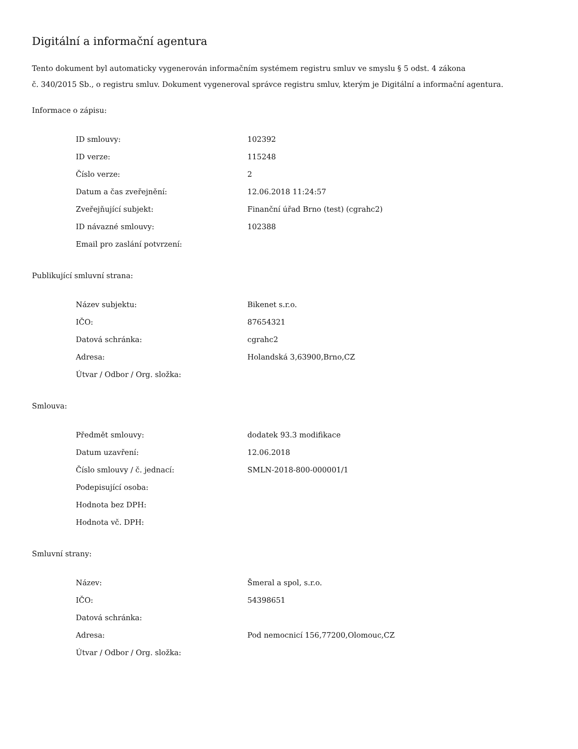Digitální a informační agentura
Tento dokument byl automaticky vygenerován informačním systémem registru smluv ve smyslu § 5 odst. 4 zákona
č. 340/2015 Sb., o registru smluv. Dokument vygeneroval správce registru smluv, kterým je Digitální a informační agentura.
Informace o zápisu:
| ID smlouvy: | 102392 |
| ID verze: | 115248 |
| Číslo verze: | 2 |
| Datum a čas zveřejnění: | 12.06.2018 11:24:57 |
| Zveřejňující subjekt: | Finanční úřad Brno (test) (cgrahc2) |
| ID návazné smlouvy: | 102388 |
| Email pro zaslání potvrzení: | |
Publikující smluvní strana:
| Název subjektu: | Bikenet s.r.o. |
| IČO: | 87654321 |
| Datová schránka: | cgrahc2 |
| Adresa: | Holandská 3,63900,Brno,CZ |
| Útvar / Odbor / Org. složka: | |
Smlouva:
| Předmět smlouvy: | dodatek 93.3 modifikace |
| Datum uzavření: | 12.06.2018 |
| Číslo smlouvy / č. jednací: | SMLN-2018-800-000001/1 |
| Podepisující osoba: | |
| Hodnota bez DPH: | |
| Hodnota vč. DPH: | |
Smluvní strany:
| Název: | Šmeral a spol, s.r.o. |
| IČO: | 54398651 |
| Datová schránka: | |
| Adresa: | Pod nemocnicí 156,77200,Olomouc,CZ |
| Útvar / Odbor / Org. složka: | |